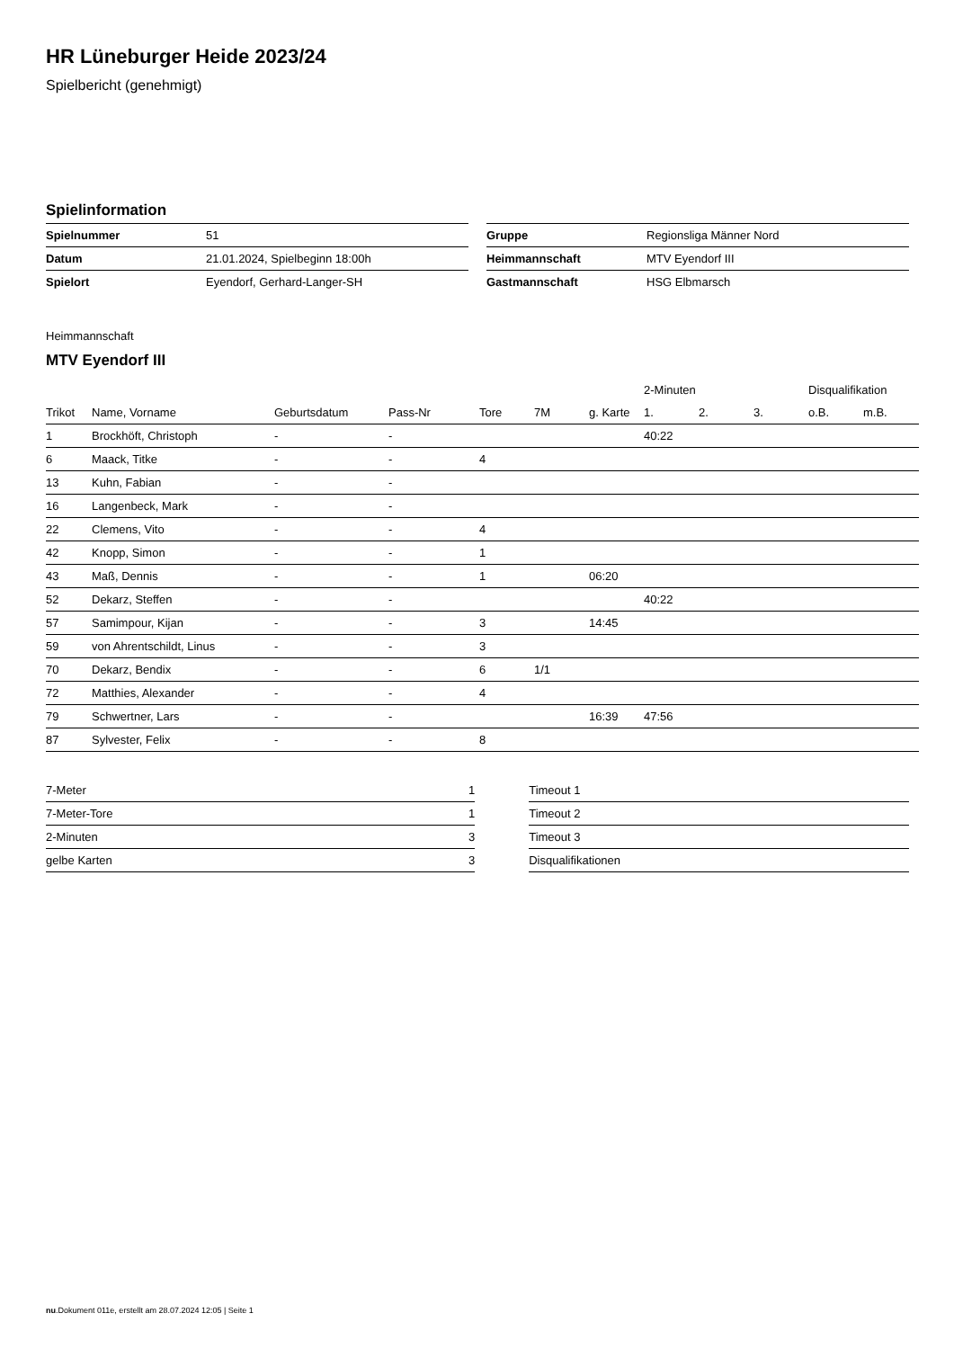HR Lüneburger Heide 2023/24
Spielbericht (genehmigt)
Spielinformation
| Spielnummer | 51 |
| Datum | 21.01.2024, Spielbeginn 18:00h |
| Spielort | Eyendorf, Gerhard-Langer-SH |
| Gruppe | Regionsliga Männer Nord |
| Heimmannschaft | MTV Eyendorf III |
| Gastmannschaft | HSG Elbmarsch |
Heimmannschaft
MTV Eyendorf III
| | | | | | | | 2-Minuten | | | Disqualifikation | |
| --- | --- | --- | --- | --- | --- | --- | --- | --- | --- | --- | --- |
| Trikot | Name, Vorname | Geburtsdatum | Pass-Nr | Tore | 7M | g. Karte | 1. | 2. | 3. | o.B. | m.B. |
| 1 | Brockhöft, Christoph | - | - | | | | 40:22 | | | | |
| 6 | Maack, Titke | - | - | 4 | | | | | | | |
| 13 | Kuhn, Fabian | - | - | | | | | | | | |
| 16 | Langenbeck, Mark | - | - | | | | | | | | |
| 22 | Clemens, Vito | - | - | 4 | | | | | | | |
| 42 | Knopp, Simon | - | - | 1 | | | | | | | |
| 43 | Maß, Dennis | - | - | 1 | | 06:20 | | | | | |
| 52 | Dekarz, Steffen | - | - | | | | 40:22 | | | | |
| 57 | Samimpour, Kijan | - | - | 3 | | 14:45 | | | | | |
| 59 | von Ahrentschildt, Linus | - | - | 3 | | | | | | | |
| 70 | Dekarz, Bendix | - | - | 6 | 1/1 | | | | | | |
| 72 | Matthies, Alexander | - | - | 4 | | | | | | | |
| 79 | Schwertner, Lars | - | - | | | 16:39 | 47:56 | | | | |
| 87 | Sylvester, Felix | - | - | 8 | | | | | | | |
| 7-Meter | 1 |
| 7-Meter-Tore | 1 |
| 2-Minuten | 3 |
| gelbe Karten | 3 |
| Timeout 1 |
| Timeout 2 |
| Timeout 3 |
| Disqualifikationen |
nu.Dokument 011e, erstellt am 28.07.2024 12:05 | Seite 1